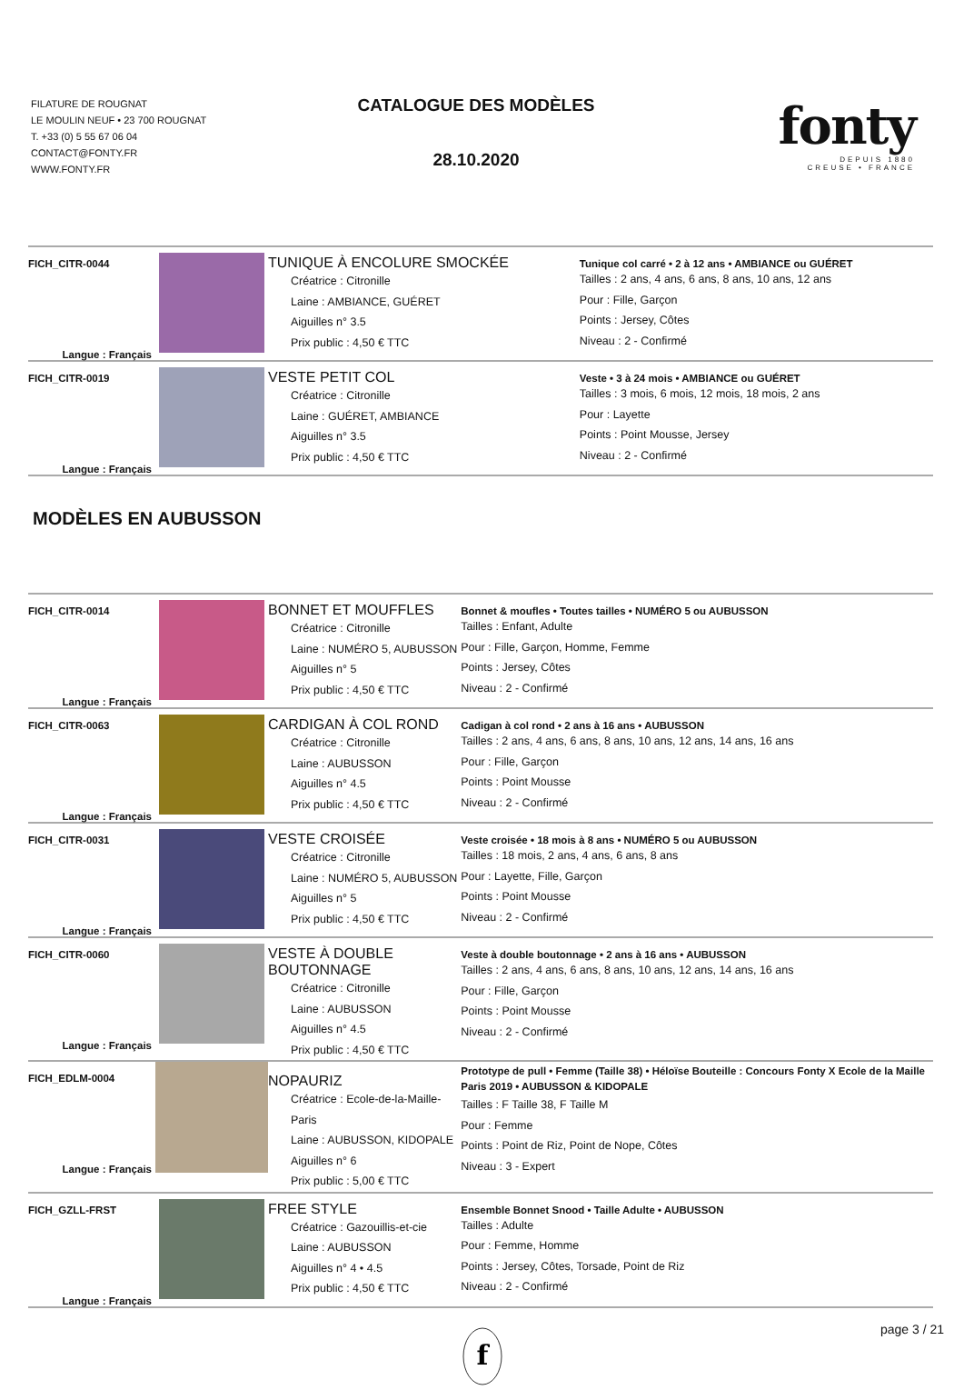FILATURE DE ROUGNAT
LE MOULIN NEUF • 23 700 ROUGNAT
T. +33 (0) 5 55 67 06 04
CONTACT@FONTY.FR
WWW.FONTY.FR
CATALOGUE DES MODÈLES
28.10.2020
fonty
DEPUIS 1880
CREUSE • FRANCE
| FICH_CITR-0044 Langue : Français | | TUNIQUE À ENCOLURE SMOCKÉE Créatrice : Citronille Laine : AMBIANCE, GUÉRET Aiguilles n° 3.5 Prix public : 4,50 € TTC | Tunique col carré • 2 à 12 ans • AMBIANCE ou GUÉRET Tailles : 2 ans, 4 ans, 6 ans, 8 ans, 10 ans, 12 ans Pour : Fille, Garçon Points : Jersey, Côtes Niveau : 2 - Confirmé |
| FICH_CITR-0019 Langue : Français | | VESTE PETIT COL Créatrice : Citronille Laine : GUÉRET, AMBIANCE Aiguilles n° 3.5 Prix public : 4,50 € TTC | Veste • 3 à 24 mois • AMBIANCE ou GUÉRET Tailles : 3 mois, 6 mois, 12 mois, 18 mois, 2 ans Pour : Layette Points : Point Mousse, Jersey Niveau : 2 - Confirmé |
MODÈLES EN AUBUSSON
| FICH_CITR-0014 Langue : Français | | BONNET ET MOUFFLES Créatrice : Citronille Laine : NUMÉRO 5, AUBUSSON Aiguilles n° 5 Prix public : 4,50 € TTC | Bonnet & moufles • Toutes tailles • NUMÉRO 5 ou AUBUSSON Tailles : Enfant, Adulte Pour : Fille, Garçon, Homme, Femme Points : Jersey, Côtes Niveau : 2 - Confirmé |
| FICH_CITR-0063 Langue : Français | | CARDIGAN À COL ROND Créatrice : Citronille Laine : AUBUSSON Aiguilles n° 4.5 Prix public : 4,50 € TTC | Cadigan à col rond • 2 ans à 16 ans • AUBUSSON Tailles : 2 ans, 4 ans, 6 ans, 8 ans, 10 ans, 12 ans, 14 ans, 16 ans Pour : Fille, Garçon Points : Point Mousse Niveau : 2 - Confirmé |
| FICH_CITR-0031 Langue : Français | | VESTE CROISÉE Créatrice : Citronille Laine : NUMÉRO 5, AUBUSSON Aiguilles n° 5 Prix public : 4,50 € TTC | Veste croisée • 18 mois à 8 ans • NUMÉRO 5 ou AUBUSSON Tailles : 18 mois, 2 ans, 4 ans, 6 ans, 8 ans Pour : Layette, Fille, Garçon Points : Point Mousse Niveau : 2 - Confirmé |
| FICH_CITR-0060 Langue : Français | | VESTE À DOUBLE BOUTONNAGE Créatrice : Citronille Laine : AUBUSSON Aiguilles n° 4.5 Prix public : 4,50 € TTC | Veste à double boutonnage • 2 ans à 16 ans • AUBUSSON Tailles : 2 ans, 4 ans, 6 ans, 8 ans, 10 ans, 12 ans, 14 ans, 16 ans Pour : Fille, Garçon Points : Point Mousse Niveau : 2 - Confirmé |
| FICH_EDLM-0004 Langue : Français | | NOPAURIZ Créatrice : Ecole-de-la-Maille-Paris Laine : AUBUSSON, KIDOPALE Aiguilles n° 6 Prix public : 5,00 € TTC | Prototype de pull • Femme (Taille 38) • Héloïse Bouteille : Concours Fonty X Ecole de la Maille Paris 2019 • AUBUSSON & KIDOPALE Tailles : F Taille 38, F Taille M Pour : Femme Points : Point de Riz, Point de Nope, Côtes Niveau : 3 - Expert |
| FICH_GZLL-FRST Langue : Français | | FREE STYLE Créatrice : Gazouillis-et-cie Laine : AUBUSSON Aiguilles n° 4 • 4.5 Prix public : 4,50 € TTC | Ensemble Bonnet Snood • Taille Adulte • AUBUSSON Tailles : Adulte Pour : Femme, Homme Points : Jersey, Côtes, Torsade, Point de Riz Niveau : 2 - Confirmé |
f
page 3 / 21